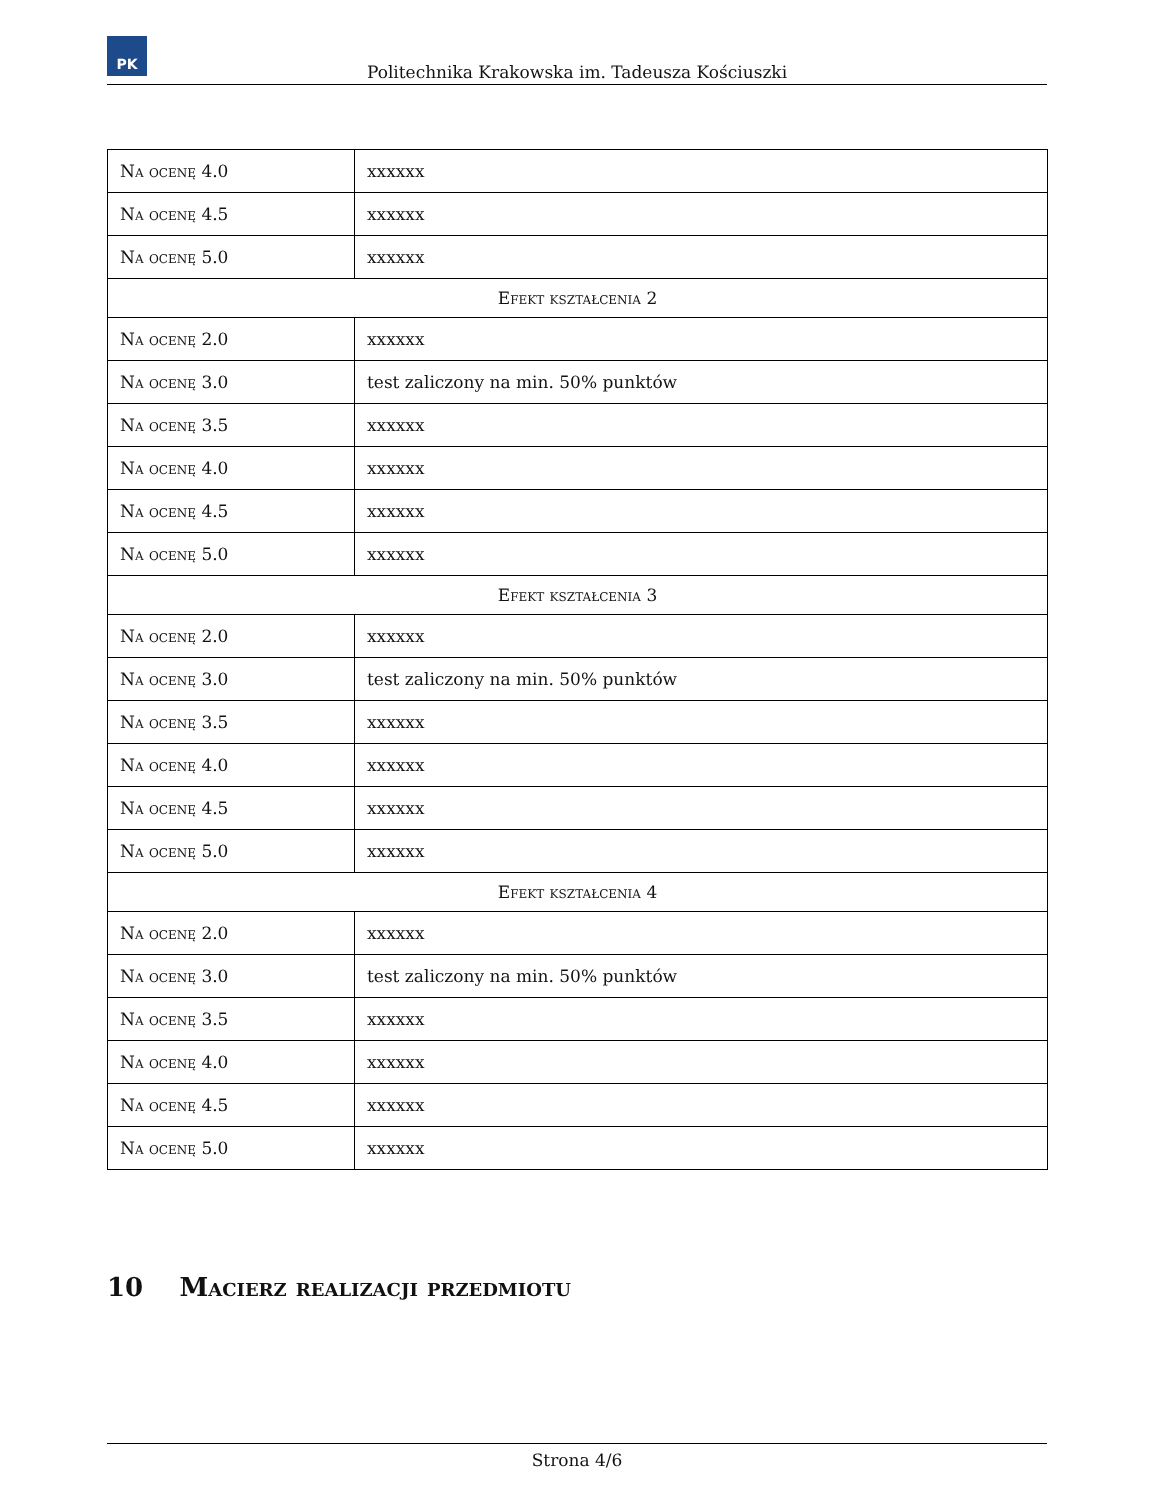PK
Politechnika Krakowska im. Tadeusza Kościuszki
| Na ocenę 4.0 | xxxxxx |
| Na ocenę 4.5 | xxxxxx |
| Na ocenę 5.0 | xxxxxx |
| Efekt kształcenia 2 | |
| Na ocenę 2.0 | xxxxxx |
| Na ocenę 3.0 | test zaliczony na min. 50% punktów |
| Na ocenę 3.5 | xxxxxx |
| Na ocenę 4.0 | xxxxxx |
| Na ocenę 4.5 | xxxxxx |
| Na ocenę 5.0 | xxxxxx |
| Efekt kształcenia 3 | |
| Na ocenę 2.0 | xxxxxx |
| Na ocenę 3.0 | test zaliczony na min. 50% punktów |
| Na ocenę 3.5 | xxxxxx |
| Na ocenę 4.0 | xxxxxx |
| Na ocenę 4.5 | xxxxxx |
| Na ocenę 5.0 | xxxxxx |
| Efekt kształcenia 4 | |
| Na ocenę 2.0 | xxxxxx |
| Na ocenę 3.0 | test zaliczony na min. 50% punktów |
| Na ocenę 3.5 | xxxxxx |
| Na ocenę 4.0 | xxxxxx |
| Na ocenę 4.5 | xxxxxx |
| Na ocenę 5.0 | xxxxxx |
10 Macierz realizacji przedmiotu
Strona 4/6